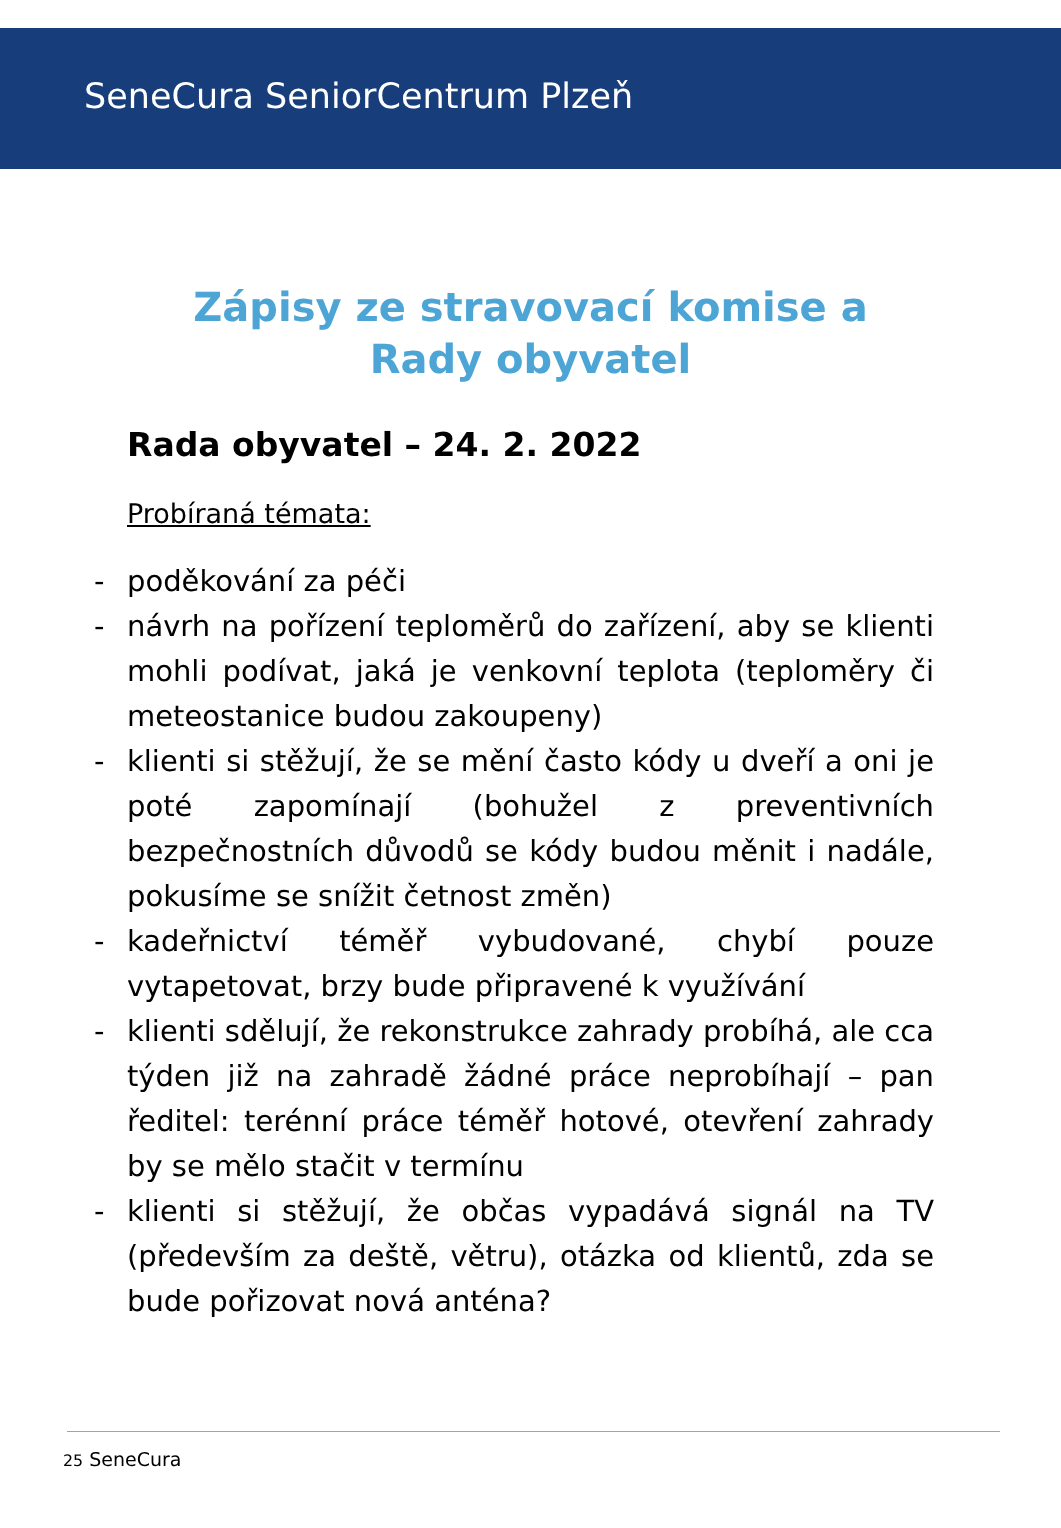SeneCura SeniorCentrum Plzeň
Zápisy ze stravovací komise a
Rady obyvatel
Rada obyvatel – 24. 2. 2022
Probíraná témata:
- poděkování za péči
- návrh na pořízení teploměrů do zařízení, aby se klienti mohli podívat, jaká je venkovní teplota (teploměry či meteostanice budou zakoupeny)
- klienti si stěžují, že se mění často kódy u dveří a oni je poté zapomínají (bohužel z preventivních bezpečnostních důvodů se kódy budou měnit i nadále, pokusíme se snížit četnost změn)
- kadeřnictví téměř vybudované, chybí pouze vytapetovat, brzy bude připravené k využívání
- klienti sdělují, že rekonstrukce zahrady probíhá, ale cca týden již na zahradě žádné práce neprobíhají – pan ředitel: terénní práce téměř hotové, otevření zahrady by se mělo stačit v termínu
- klienti si stěžují, že občas vypadává signál na TV (především za deště, větru), otázka od klientů, zda se bude pořizovat nová anténa?
25 SeneCura